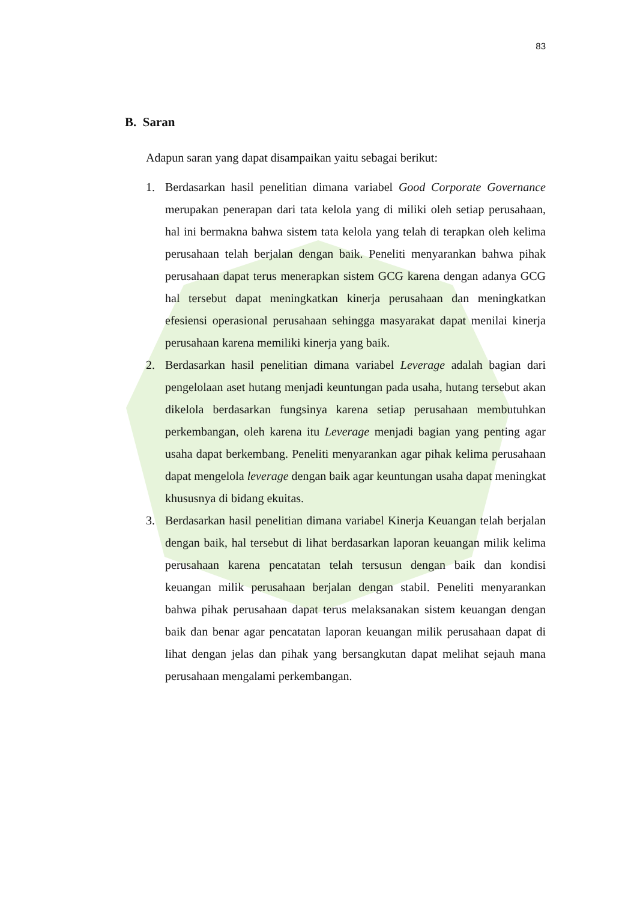83
B. Saran
Adapun saran yang dapat disampaikan yaitu sebagai berikut:
1. Berdasarkan hasil penelitian dimana variabel Good Corporate Governance merupakan penerapan dari tata kelola yang di miliki oleh setiap perusahaan, hal ini bermakna bahwa sistem tata kelola yang telah di terapkan oleh kelima perusahaan telah berjalan dengan baik. Peneliti menyarankan bahwa pihak perusahaan dapat terus menerapkan sistem GCG karena dengan adanya GCG hal tersebut dapat meningkatkan kinerja perusahaan dan meningkatkan efesiensi operasional perusahaan sehingga masyarakat dapat menilai kinerja perusahaan karena memiliki kinerja yang baik.
2. Berdasarkan hasil penelitian dimana variabel Leverage adalah bagian dari pengelolaan aset hutang menjadi keuntungan pada usaha, hutang tersebut akan dikelola berdasarkan fungsinya karena setiap perusahaan membutuhkan perkembangan, oleh karena itu Leverage menjadi bagian yang penting agar usaha dapat berkembang. Peneliti menyarankan agar pihak kelima perusahaan dapat mengelola leverage dengan baik agar keuntungan usaha dapat meningkat khususnya di bidang ekuitas.
3. Berdasarkan hasil penelitian dimana variabel Kinerja Keuangan telah berjalan dengan baik, hal tersebut di lihat berdasarkan laporan keuangan milik kelima perusahaan karena pencatatan telah tersusun dengan baik dan kondisi keuangan milik perusahaan berjalan dengan stabil. Peneliti menyarankan bahwa pihak perusahaan dapat terus melaksanakan sistem keuangan dengan baik dan benar agar pencatatan laporan keuangan milik perusahaan dapat di lihat dengan jelas dan pihak yang bersangkutan dapat melihat sejauh mana perusahaan mengalami perkembangan.